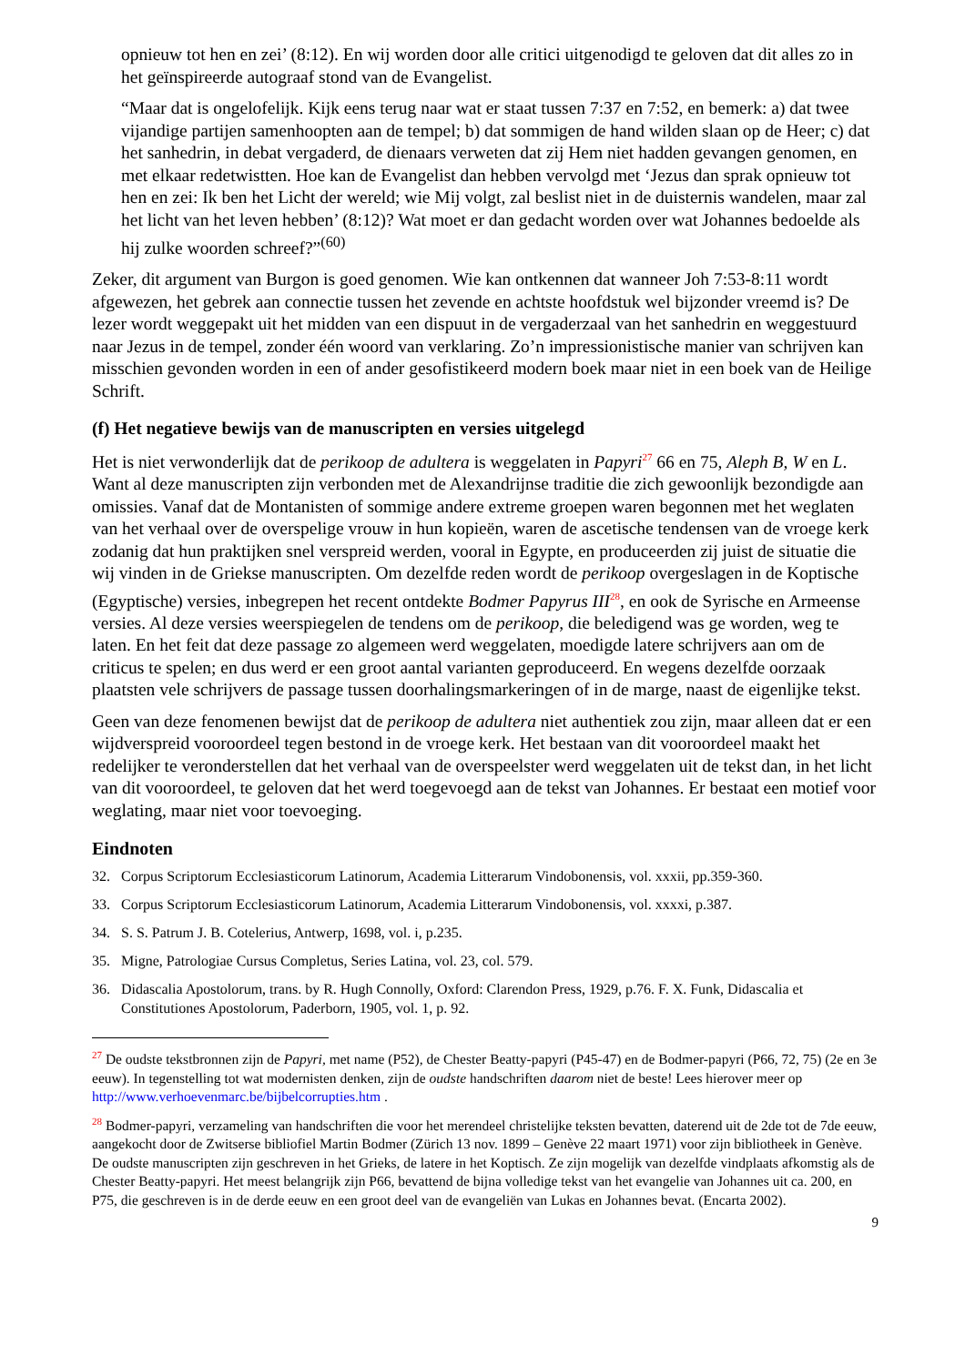opnieuw tot hen en zei’ (8:12). En wij worden door alle critici uitgenodigd te geloven dat dit alles zo in het geïnspireerde autograaf stond van de Evangelist.
“Maar dat is ongelofelijk. Kijk eens terug naar wat er staat tussen 7:37 en 7:52, en bemerk: a) dat twee vijandige partijen samenhoopten aan de tempel; b) dat sommigen de hand wilden slaan op de Heer; c) dat het sanhedrin, in debat vergaderd, de dienaars verweten dat zij Hem niet hadden gevangen genomen, en met elkaar redetwistten. Hoe kan de Evangelist dan hebben vervolgd met ‘Jezus dan sprak opnieuw tot hen en zei: Ik ben het Licht der wereld; wie Mij volgt, zal beslist niet in de duisternis wandelen, maar zal het licht van het leven hebben’ (8:12)? Wat moet er dan gedacht worden over wat Johannes bedoelde als hij zulke woorden schreef?”<sup>(60)</sup>
Zeker, dit argument van Burgon is goed genomen. Wie kan ontkennen dat wanneer Joh 7:53-8:11 wordt afgewezen, het gebrek aan connectie tussen het zevende en achtste hoofdstuk wel bijzonder vreemd is? De lezer wordt weggepakt uit het midden van een dispuut in de vergaderzaal van het sanhedrin en weggestuurd naar Jezus in de tempel, zonder één woord van verklaring. Zo’n impressionistische manier van schrijven kan misschien gevonden worden in een of ander gesofistikeerd modern boek maar niet in een boek van de Heilige Schrift.
(f) Het negatieve bewijs van de manuscripten en versies uitgelegd
Het is niet verwonderlijk dat de perikoop de adultera is weggelaten in Papyri<sup>27</sup> 66 en 75, Aleph B, W en L. Want al deze manuscripten zijn verbonden met de Alexandrijnse traditie die zich gewoonlijk bezondigde aan omissies. Vanaf dat de Montanisten of sommige andere extreme groepen waren begonnen met het weglaten van het verhaal over de overspelige vrouw in hun kopieën, waren de ascetische tendensen van de vroege kerk zodanig dat hun praktijken snel verspreid werden, vooral in Egypte, en produceerden zij juist de situatie die wij vinden in de Griekse manuscripten. Om dezelfde reden wordt de perikoop overgeslagen in de Koptische (Egyptische) versies, inbegrepen het recent ontdekte Bodmer Papyrus III<sup>28</sup>, en ook de Syrische en Armeense versies. Al deze versies weerspiegelen de tendens om de perikoop, die beledigend was ge worden, weg te laten. En het feit dat deze passage zo algemeen werd weggelaten, moedigde latere schrijvers aan om de criticus te spelen; en dus werd er een groot aantal varianten geproduceerd. En wegens dezelfde oorzaak plaatsten vele schrijvers de passage tussen doorhalingsmarkeringen of in de marge, naast de eigenlijke tekst.
Geen van deze fenomenen bewijst dat de perikoop de adultera niet authentiek zou zijn, maar alleen dat er een wijdverspreid vooroordeel tegen bestond in de vroege kerk. Het bestaan van dit vooroordeel maakt het redelijker te veronderstellen dat het verhaal van de overspeelster werd weggelaten uit de tekst dan, in het licht van dit vooroordeel, te geloven dat het werd toegevoegd aan de tekst van Johannes. Er bestaat een motief voor weglating, maar niet voor toevoeging.
Eindnoten
32. Corpus Scriptorum Ecclesiasticorum Latinorum, Academia Litterarum Vindobonensis, vol. xxxii, pp.359-360.
33. Corpus Scriptorum Ecclesiasticorum Latinorum, Academia Litterarum Vindobonensis, vol. xxxxi, p.387.
34. S. S. Patrum J. B. Cotelerius, Antwerp, 1698, vol. i, p.235.
35. Migne, Patrologiae Cursus Completus, Series Latina, vol. 23, col. 579.
36. Didascalia Apostolorum, trans. by R. Hugh Connolly, Oxford: Clarendon Press, 1929, p.76. F. X. Funk, Didascalia et Constitutiones Apostolorum, Paderborn, 1905, vol. 1, p. 92.
<sup>27</sup> De oudste tekstbronnen zijn de Papyri, met name (P52), de Chester Beatty-papyri (P45-47) en de Bodmer-papyri (P66, 72, 75) (2e en 3e eeuw). In tegenstelling tot wat modernisten denken, zijn de oudste handschriften daarom niet de beste! Lees hierover meer op http://www.verhoevenmarc.be/bijbelcorrupties.htm .
<sup>28</sup> Bodmer-papyri, verzameling van handschriften die voor het merendeel christelijke teksten bevatten, daterend uit de 2de tot de 7de eeuw, aangekocht door de Zwitserse bibliofiel Martin Bodmer (Zürich 13 nov. 1899 – Genève 22 maart 1971) voor zijn bibliotheek in Genève. De oudste manuscripten zijn geschreven in het Grieks, de latere in het Koptisch. Ze zijn mogelijk van dezelfde vindplaats afkomstig als de Chester Beatty-papyri. Het meest belangrijk zijn P66, bevattend de bijna volledige tekst van het evangelie van Johannes uit ca. 200, en P75, die geschreven is in de derde eeuw en een groot deel van de evangeliën van Lukas en Johannes bevat. (Encarta 2002).
9